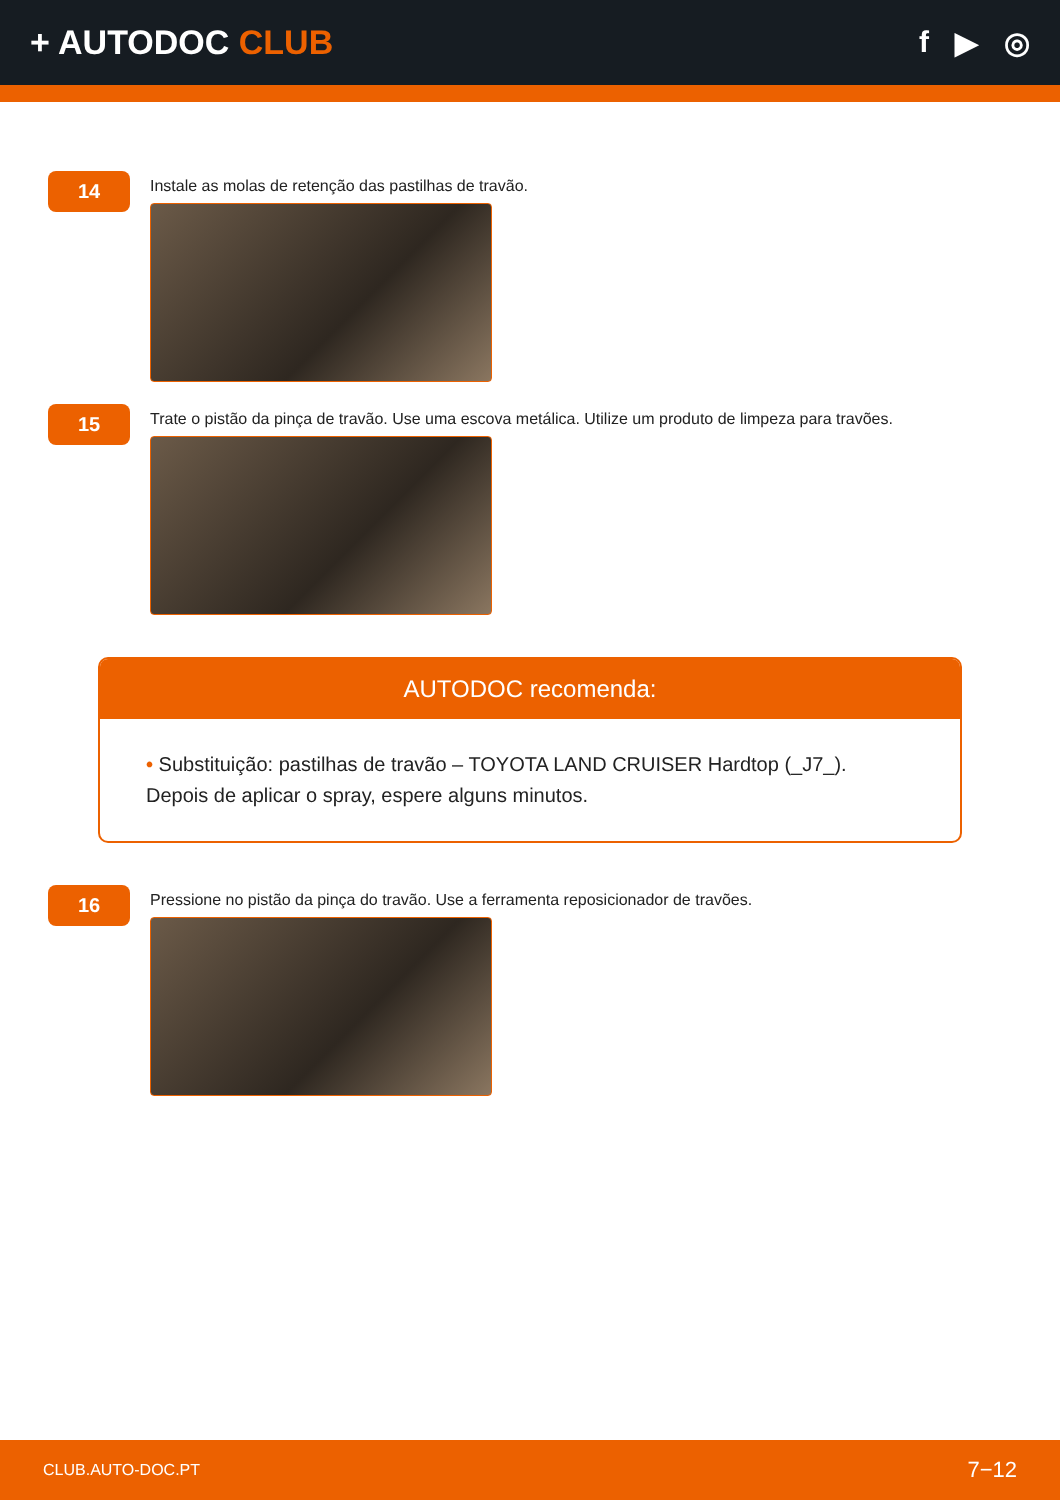+ AUTODOC CLUB f ▶ ◎
14
Instale as molas de retenção das pastilhas de travão.
15
Trate o pistão da pinça de travão. Use uma escova metálica. Utilize um produto de limpeza para travões.
AUTODOC recomenda:
• Substituição: pastilhas de travão – TOYOTA LAND CRUISER Hardtop (_J7_).
Depois de aplicar o spray, espere alguns minutos.
16
Pressione no pistão da pinça do travão. Use a ferramenta reposicionador de travões.
CLUB.AUTO-DOC.PT 7−12